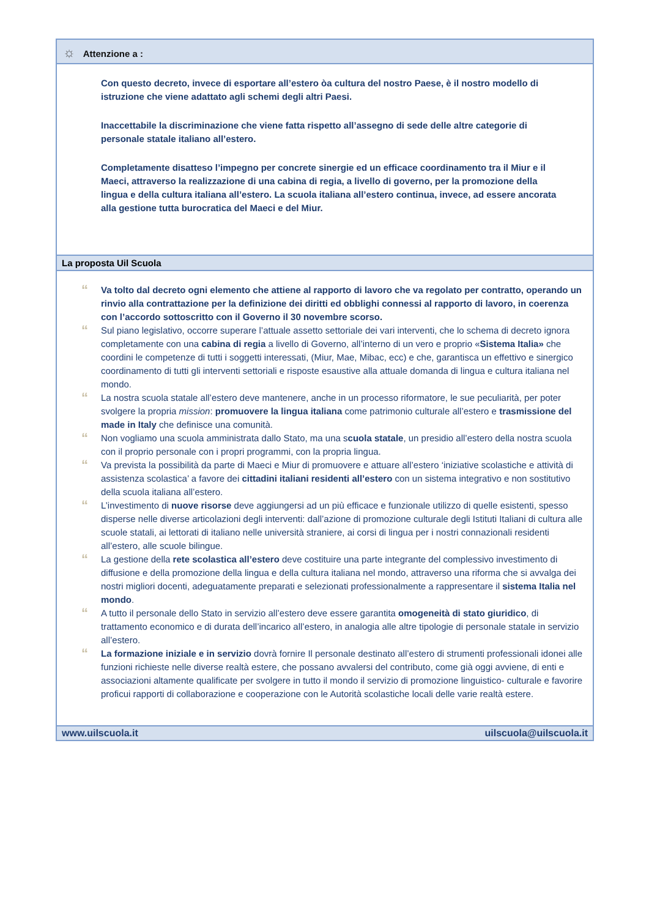☼ Attenzione a :
Con questo decreto, invece di esportare all’estero òa cultura del nostro Paese, è il nostro modello di istruzione che viene adattato agli schemi degli altri Paesi.
Inaccettabile la discriminazione che viene fatta rispetto all’assegno di sede delle altre categorie di personale statale italiano all’estero.
Completamente disatteso l’impegno per concrete sinergie ed un efficace coordinamento tra il Miur e il Maeci, attraverso la realizzazione di una cabina di regia, a livello di governo, per la promozione della lingua e della cultura italiana all’estero. La scuola italiana all’estero continua, invece, ad essere ancorata alla gestione tutta burocratica del Maeci e del Miur.
La proposta Uil Scuola
“
Va tolto dal decreto ogni elemento che attiene al rapporto di lavoro che va regolato per contratto, operando un rinvio alla contrattazione per la definizione dei diritti ed obblighi connessi al rapporto di lavoro, in coerenza con l’accordo sottoscritto con il Governo il 30 novembre scorso.
“
Sul piano legislativo, occorre superare l’attuale assetto settoriale dei vari interventi, che lo schema di decreto ignora completamente con una cabina di regia a livello di Governo, all’interno di un vero e proprio «Sistema Italia» che coordini le competenze di tutti i soggetti interessati, (Miur, Mae, Mibac, ecc) e che, garantisca un effettivo e sinergico coordinamento di tutti gli interventi settoriali e risposte esaustive alla attuale domanda di lingua e cultura italiana nel mondo.
“
La nostra scuola statale all’estero deve mantenere, anche in un processo riformatore, le sue peculiarità, per poter svolgere la propria mission: promuovere la lingua italiana come patrimonio culturale all’estero e trasmissione del made in Italy che definisce una comunità.
“
Non vogliamo una scuola amministrata dallo Stato, ma una scuola statale, un presidio all’estero della nostra scuola con il proprio personale con i propri programmi, con la propria lingua.
“
Va prevista la possibilità da parte di Maeci e Miur di promuovere e attuare all’estero ‘iniziative scolastiche e attività di assistenza scolastica’ a favore dei cittadini italiani residenti all’estero con un sistema integrativo e non sostitutivo della scuola italiana all’estero.
“
L’investimento di nuove risorse deve aggiungersi ad un più efficace e funzionale utilizzo di quelle esistenti, spesso disperse nelle diverse articolazioni degli interventi: dall’azione di promozione culturale degli Istituti Italiani di cultura alle scuole statali, ai lettorati di italiano nelle università straniere, ai corsi di lingua per i nostri connazionali residenti all’estero, alle scuole bilingue.
“
La gestione della rete scolastica all’estero deve costituire una parte integrante del complessivo investimento di diffusione e della promozione della lingua e della cultura italiana nel mondo, attraverso una riforma che si avvalga dei nostri migliori docenti, adeguatamente preparati e selezionati professionalmente a rappresentare il sistema Italia nel mondo.
“
A tutto il personale dello Stato in servizio all’estero deve essere garantita omogeneità di stato giuridico, di trattamento economico e di durata dell’incarico all’estero, in analogia alle altre tipologie di personale statale in servizio all’estero.
“
La formazione iniziale e in servizio dovrà fornire Il personale destinato all’estero di strumenti professionali idonei alle funzioni richieste nelle diverse realtà estere, che possano avvalersi del contributo, come già oggi avviene, di enti e associazioni altamente qualificate per svolgere in tutto il mondo il servizio di promozione linguistico- culturale e favorire proficui rapporti di collaborazione e cooperazione con le Autorità scolastiche locali delle varie realtà estere.
www.uilscuola.it uilscuola@uilscuola.it